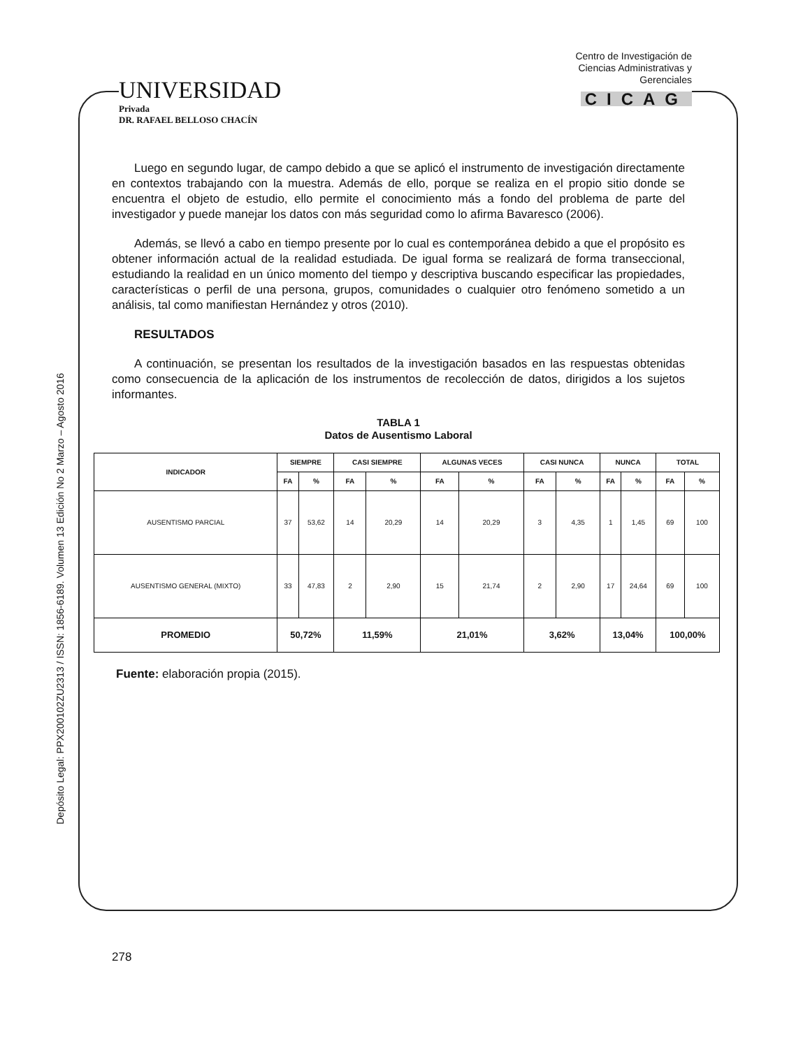UNIVERSIDAD
Privada
DR. RAFAEL BELLOSO CHACÍN
Centro de Investigación de
Ciencias Administrativas y
Gerenciales
CICAG
Depósito Legal: PPX200102ZU2313 / ISSN: 1856-6189. Volumen 13 Edición No 2 Marzo – Agosto 2016
Luego en segundo lugar, de campo debido a que se aplicó el instrumento de investigación directamente en contextos trabajando con la muestra. Además de ello, porque se realiza en el propio sitio donde se encuentra el objeto de estudio, ello permite el conocimiento más a fondo del problema de parte del investigador y puede manejar los datos con más seguridad como lo afirma Bavaresco (2006).
Además, se llevó a cabo en tiempo presente por lo cual es contemporánea debido a que el propósito es obtener información actual de la realidad estudiada. De igual forma se realizará de forma transeccional, estudiando la realidad en un único momento del tiempo y descriptiva buscando especificar las propiedades, características o perfil de una persona, grupos, comunidades o cualquier otro fenómeno sometido a un análisis, tal como manifiestan Hernández y otros (2010).
RESULTADOS
A continuación, se presentan los resultados de la investigación basados en las respuestas obtenidas como consecuencia de la aplicación de los instrumentos de recolección de datos, dirigidos a los sujetos informantes.
TABLA 1
Datos de Ausentismo Laboral
| INDICADOR | SIEMPRE | | CASI SIEMPRE | | ALGUNAS VECES | | CASI NUNCA | | NUNCA | | TOTAL | |
| --- | --- | --- | --- | --- | --- | --- | --- | --- | --- | --- | --- | --- |
| | FA | % | FA | % | FA | % | FA | % | FA | % | FA | % |
| AUSENTISMO PARCIAL | 37 | 53,62 | 14 | 20,29 | 14 | 20,29 | 3 | 4,35 | 1 | 1,45 | 69 | 100 |
| AUSENTISMO GENERAL (MIXTO) | 33 | 47,83 | 2 | 2,90 | 15 | 21,74 | 2 | 2,90 | 17 | 24,64 | 69 | 100 |
| PROMEDIO | 50,72% | | 11,59% | | 21,01% | | 3,62% | | 13,04% | | 100,00% | |
Fuente: elaboración propia (2015).
278